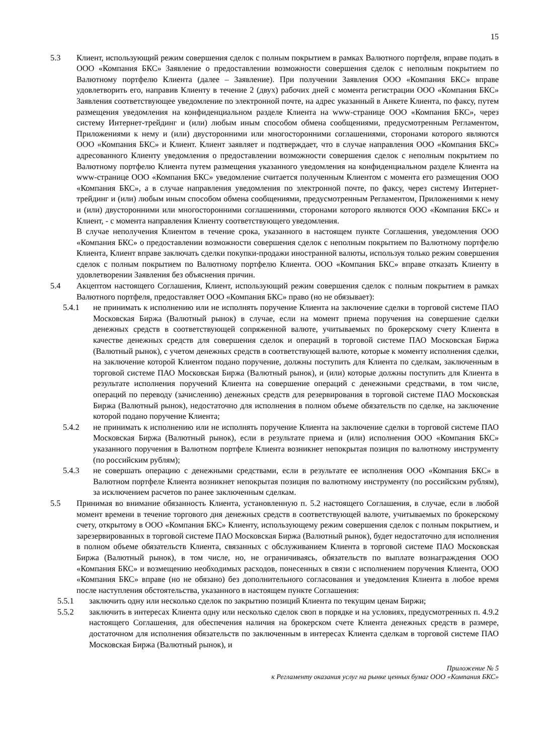15
5.3 Клиент, использующий режим совершения сделок с полным покрытием в рамках Валютного портфеля, вправе подать в ООО «Компания БКС» Заявление о предоставлении возможности совершения сделок с неполным покрытием по Валютному портфелю Клиента (далее – Заявление). При получении Заявления ООО «Компания БКС» вправе удовлетворить его, направив Клиенту в течение 2 (двух) рабочих дней с момента регистрации ООО «Компания БКС» Заявления соответствующее уведомление по электронной почте, на адрес указанный в Анкете Клиента, по факсу, путем размещения уведомления на конфиденциальном разделе Клиента на www-странице ООО «Компания БКС», через систему Интернет-трейдинг и (или) любым иным способом обмена сообщениями, предусмотренным Регламентом, Приложениями к нему и (или) двусторонними или многосторонними соглашениями, сторонами которого являются ООО «Компания БКС» и Клиент. Клиент заявляет и подтверждает, что в случае направления ООО «Компания БКС» адресованного Клиенту уведомления о предоставлении возможности совершения сделок с неполным покрытием по Валютному портфелю Клиента путем размещения указанного уведомления на конфиденциальном разделе Клиента на www-странице ООО «Компания БКС» уведомление считается полученным Клиентом с момента его размещения ООО «Компания БКС», а в случае направления уведомления по электронной почте, по факсу, через систему Интернет-трейдинг и (или) любым иным способом обмена сообщениями, предусмотренным Регламентом, Приложениями к нему и (или) двусторонними или многосторонними соглашениями, сторонами которого являются ООО «Компания БКС» и Клиент, - с момента направления Клиенту соответствующего уведомления.
В случае неполучения Клиентом в течение срока, указанного в настоящем пункте Соглашения, уведомления ООО «Компания БКС» о предоставлении возможности совершения сделок с неполным покрытием по Валютному портфелю Клиента, Клиент вправе заключать сделки покупки-продажи иностранной валюты, используя только режим совершения сделок с полным покрытием по Валютному портфелю Клиента. ООО «Компания БКС» вправе отказать Клиенту в удовлетворении Заявления без объяснения причин.
5.4 Акцептом настоящего Соглашения, Клиент, использующий режим совершения сделок с полным покрытием в рамках Валютного портфеля, предоставляет ООО «Компания БКС» право (но не обязывает):
5.4.1 не принимать к исполнению или не исполнять поручение Клиента на заключение сделки в торговой системе ПАО Московская Биржа (Валютный рынок) в случае, если на момент приема поручения на совершение сделки денежных средств в соответствующей сопряженной валюте, учитываемых по брокерскому счету Клиента в качестве денежных средств для совершения сделок и операций в торговой системе ПАО Московская Биржа (Валютный рынок), с учетом денежных средств в соответствующей валюте, которые к моменту исполнения сделки, на заключение которой Клиентом подано поручение, должны поступить для Клиента по сделкам, заключенным в торговой системе ПАО Московская Биржа (Валютный рынок), и (или) которые должны поступить для Клиента в результате исполнения поручений Клиента на совершение операций с денежными средствами, в том числе, операций по переводу (зачислению) денежных средств для резервирования в торговой системе ПАО Московская Биржа (Валютный рынок), недостаточно для исполнения в полном объеме обязательств по сделке, на заключение которой подано поручение Клиента;
5.4.2 не принимать к исполнению или не исполнять поручение Клиента на заключение сделки в торговой системе ПАО Московская Биржа (Валютный рынок), если в результате приема и (или) исполнения ООО «Компания БКС» указанного поручения в Валютном портфеле Клиента возникнет непокрытая позиция по валютному инструменту (по российским рублям);
5.4.3 не совершать операцию с денежными средствами, если в результате ее исполнения ООО «Компания БКС» в Валютном портфеле Клиента возникнет непокрытая позиция по валютному инструменту (по российским рублям), за исключением расчетов по ранее заключенным сделкам.
5.5 Принимая во внимание обязанность Клиента, установленную п. 5.2 настоящего Соглашения, в случае, если в любой момент времени в течение торгового дня денежных средств в соответствующей валюте, учитываемых по брокерскому счету, открытому в ООО «Компания БКС» Клиенту, использующему режим совершения сделок с полным покрытием, и зарезервированных в торговой системе ПАО Московская Биржа (Валютный рынок), будет недостаточно для исполнения в полном объеме обязательств Клиента, связанных с обслуживанием Клиента в торговой системе ПАО Московская Биржа (Валютный рынок), в том числе, но, не ограничиваясь, обязательств по выплате вознаграждения ООО «Компания БКС» и возмещению необходимых расходов, понесенных в связи с исполнением поручения Клиента, ООО «Компания БКС» вправе (но не обязано) без дополнительного согласования и уведомления Клиента в любое время после наступления обстоятельства, указанного в настоящем пункте Соглашения:
5.5.1 заключить одну или несколько сделок по закрытию позиций Клиента по текущим ценам Биржи;
5.5.2 заключить в интересах Клиента одну или несколько сделок своп в порядке и на условиях, предусмотренных п. 4.9.2 настоящего Соглашения, для обеспечения наличия на брокерском счете Клиента денежных средств в размере, достаточном для исполнения обязательств по заключенным в интересах Клиента сделкам в торговой системе ПАО Московская Биржа (Валютный рынок), и
Приложение № 5
к Регламенту оказания услуг на рынке ценных бумаг ООО «Компания БКС»